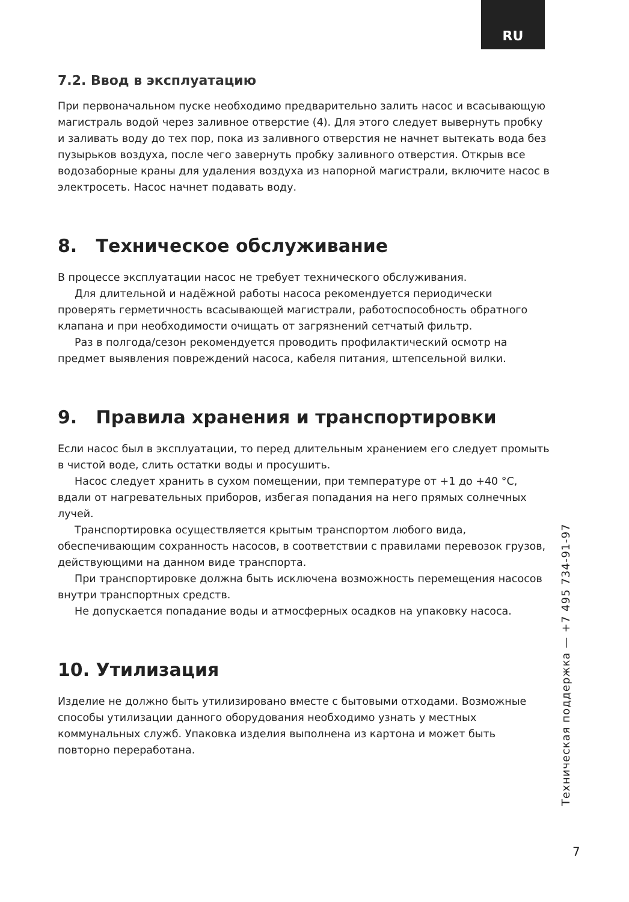RU
7.2. Ввод в эксплуатацию
При первоначальном пуске необходимо предварительно залить насос и всасывающую магистраль водой через заливное отверстие (4). Для этого следует вывернуть пробку и заливать воду до тех пор, пока из заливного отверстия не начнет вытекать вода без пузырьков воздуха, после чего завернуть пробку заливного отверстия. Открыв все водозаборные краны для удаления воздуха из напорной магистрали, включите насос в электросеть. Насос начнет подавать воду.
8. Техническое обслуживание
В процессе эксплуатации насос не требует технического обслуживания.
Для длительной и надёжной работы насоса рекомендуется периодически проверять герметичность всасывающей магистрали, работоспособность обратного клапана и при необходимости очищать от загрязнений сетчатый фильтр.
Раз в полгода/сезон рекомендуется проводить профилактический осмотр на предмет выявления повреждений насоса, кабеля питания, штепсельной вилки.
9. Правила хранения и транспортировки
Если насос был в эксплуатации, то перед длительным хранением его следует промыть в чистой воде, слить остатки воды и просушить.
Насос следует хранить в сухом помещении, при температуре от +1 до +40 °C, вдали от нагревательных приборов, избегая попадания на него прямых солнечных лучей.
Транспортировка осуществляется крытым транспортом любого вида, обеспечивающим сохранность насосов, в соответствии с правилами перевозок грузов, действующими на данном виде транспорта.
При транспортировке должна быть исключена возможность перемещения насосов внутри транспортных средств.
Не допускается попадание воды и атмосферных осадков на упаковку насоса.
10. Утилизация
Изделие не должно быть утилизировано вместе с бытовыми отходами. Возможные способы утилизации данного оборудования необходимо узнать у местных коммунальных служб. Упаковка изделия выполнена из картона и может быть повторно переработана.
Техническая поддержка — +7 495 734-91-97
7